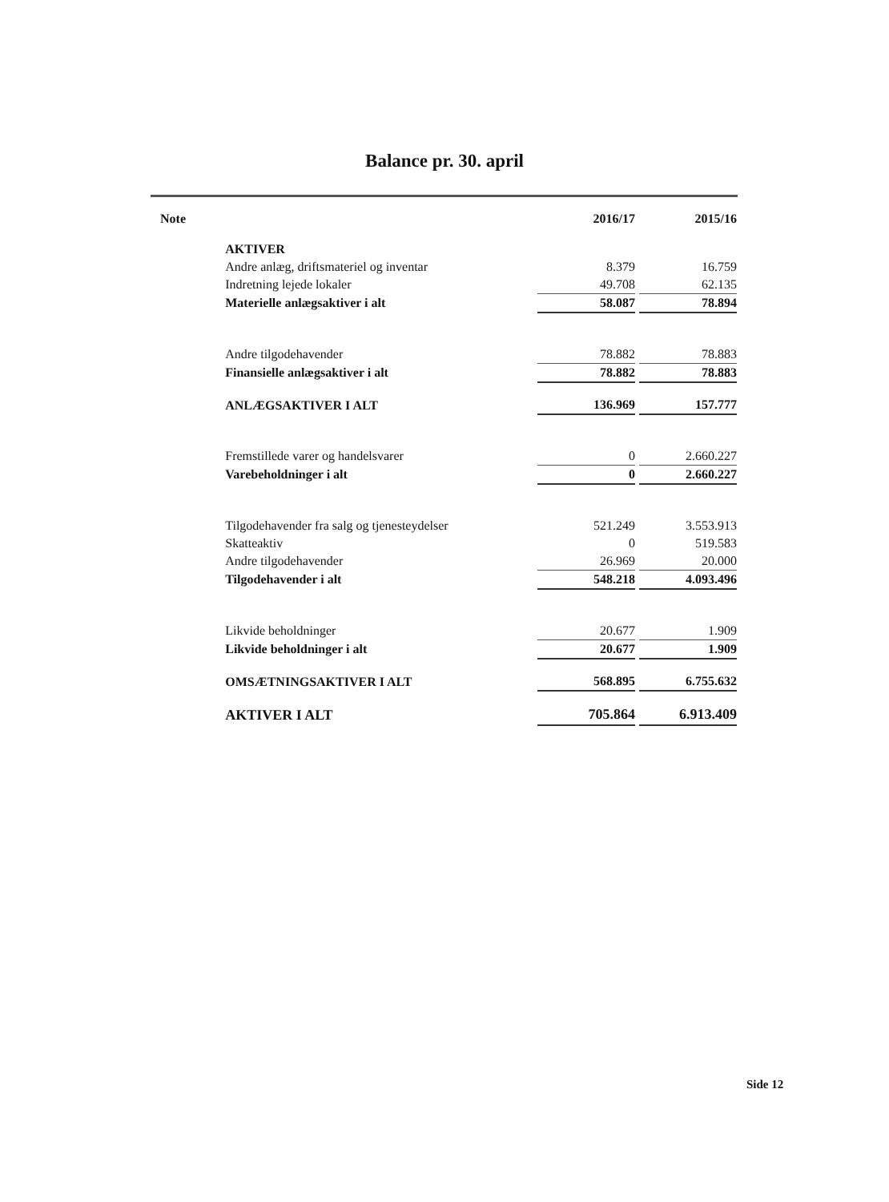Balance pr. 30. april
| Note | | 2016/17 | | 2015/16 |
| --- | --- | --- | --- | --- |
| | AKTIVER | | | |
| | Andre anlæg, driftsmateriel og inventar | 8.379 | | 16.759 |
| | Indretning lejede lokaler | 49.708 | | 62.135 |
| | Materielle anlægsaktiver i alt | 58.087 | | 78.894 |
| | Andre tilgodehavender | 78.882 | | 78.883 |
| | Finansielle anlægsaktiver i alt | 78.882 | | 78.883 |
| | ANLÆGSAKTIVER I ALT | 136.969 | | 157.777 |
| | Fremstillede varer og handelsvarer | 0 | | 2.660.227 |
| | Varebeholdninger i alt | 0 | | 2.660.227 |
| | Tilgodehavender fra salg og tjenesteydelser | 521.249 | | 3.553.913 |
| | Skatteaktiv | 0 | | 519.583 |
| | Andre tilgodehavender | 26.969 | | 20.000 |
| | Tilgodehavender i alt | 548.218 | | 4.093.496 |
| | Likvide beholdninger | 20.677 | | 1.909 |
| | Likvide beholdninger i alt | 20.677 | | 1.909 |
| | OMSÆTNINGSAKTIVER I ALT | 568.895 | | 6.755.632 |
| | AKTIVER I ALT | 705.864 | | 6.913.409 |
Side 12